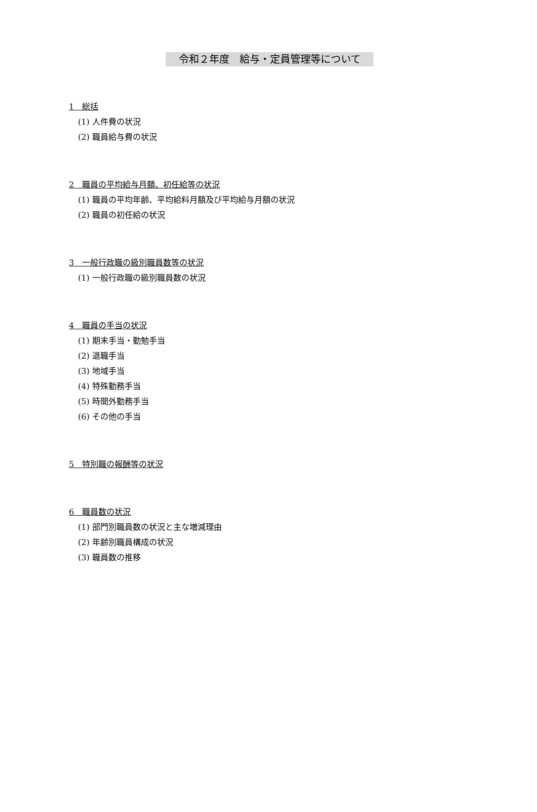令和２年度　給与・定員管理等について
1　総括
(1) 人件費の状況
(2) 職員給与費の状況
2　職員の平均給与月額、初任給等の状況
(1) 職員の平均年齢、平均給料月額及び平均給与月額の状況
(2) 職員の初任給の状況
3　一般行政職の級別職員数等の状況
(1) 一般行政職の級別職員数の状況
4　職員の手当の状況
(1) 期末手当・勤勉手当
(2) 退職手当
(3) 地域手当
(4) 特殊勤務手当
(5) 時間外勤務手当
(6) その他の手当
5　特別職の報酬等の状況
6　職員数の状況
(1) 部門別職員数の状況と主な増減理由
(2) 年齢別職員構成の状況
(3) 職員数の推移